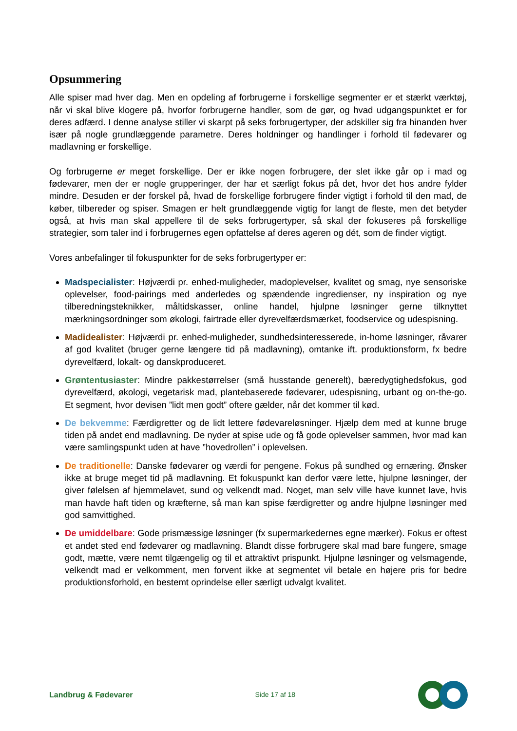Opsummering
Alle spiser mad hver dag. Men en opdeling af forbrugerne i forskellige segmenter er et stærkt værktøj, når vi skal blive klogere på, hvorfor forbrugerne handler, som de gør, og hvad udgangspunktet er for deres adfærd. I denne analyse stiller vi skarpt på seks forbrugertyper, der adskiller sig fra hinanden hver især på nogle grundlæggende parametre. Deres holdninger og handlinger i forhold til fødevarer og madlavning er forskellige.
Og forbrugerne er meget forskellige. Der er ikke nogen forbrugere, der slet ikke går op i mad og fødevarer, men der er nogle grupperinger, der har et særligt fokus på det, hvor det hos andre fylder mindre. Desuden er der forskel på, hvad de forskellige forbrugere finder vigtigt i forhold til den mad, de køber, tilbereder og spiser. Smagen er helt grundlæggende vigtig for langt de fleste, men det betyder også, at hvis man skal appellere til de seks forbrugertyper, så skal der fokuseres på forskellige strategier, som taler ind i forbrugernes egen opfattelse af deres ageren og dét, som de finder vigtigt.
Vores anbefalinger til fokuspunkter for de seks forbrugertyper er:
Madspecialister: Højværdi pr. enhed-muligheder, madoplevelser, kvalitet og smag, nye sensoriske oplevelser, food-pairings med anderledes og spændende ingredienser, ny inspiration og nye tilberedningsteknikker, måltidskasser, online handel, hjulpne løsninger gerne tilknyttet mærkningsordninger som økologi, fairtrade eller dyrevelfærdsmærket, foodservice og udespisning.
Madidealister: Højværdi pr. enhed-muligheder, sundhedsinteresserede, in-home løsninger, råvarer af god kvalitet (bruger gerne længere tid på madlavning), omtanke ift. produktionsform, fx bedre dyrevelfærd, lokalt- og danskproduceret.
Grøntentusiaster: Mindre pakkestørrelser (små husstande generelt), bæredygtighedsfokus, god dyrevelfærd, økologi, vegetarisk mad, plantebaserede fødevarer, udespisning, urbant og on-the-go. Et segment, hvor devisen ”lidt men godt” oftere gælder, når det kommer til kød.
De bekvemme: Færdigretter og de lidt lettere fødevareløsninger. Hjælp dem med at kunne bruge tiden på andet end madlavning. De nyder at spise ude og få gode oplevelser sammen, hvor mad kan være samlingspunkt uden at have ”hovedrollen” i oplevelsen.
De traditionelle: Danske fødevarer og værdi for pengene. Fokus på sundhed og ernæring. Ønsker ikke at bruge meget tid på madlavning. Et fokuspunkt kan derfor være lette, hjulpne løsninger, der giver følelsen af hjemmelavet, sund og velkendt mad. Noget, man selv ville have kunnet lave, hvis man havde haft tiden og kræfterne, så man kan spise færdigretter og andre hjulpne løsninger med god samvittighed.
De umiddelbare: Gode prismæssige løsninger (fx supermarkedernes egne mærker). Fokus er oftest et andet sted end fødevarer og madlavning. Blandt disse forbrugere skal mad bare fungere, smage godt, mætte, være nemt tilgængelig og til et attraktivt prispunkt. Hjulpne løsninger og velsmagende, velkendt mad er velkomment, men forvent ikke at segmentet vil betale en højere pris for bedre produktionsforhold, en bestemt oprindelse eller særligt udvalgt kvalitet.
Landbrug & Fødevarer Side 17 af 18